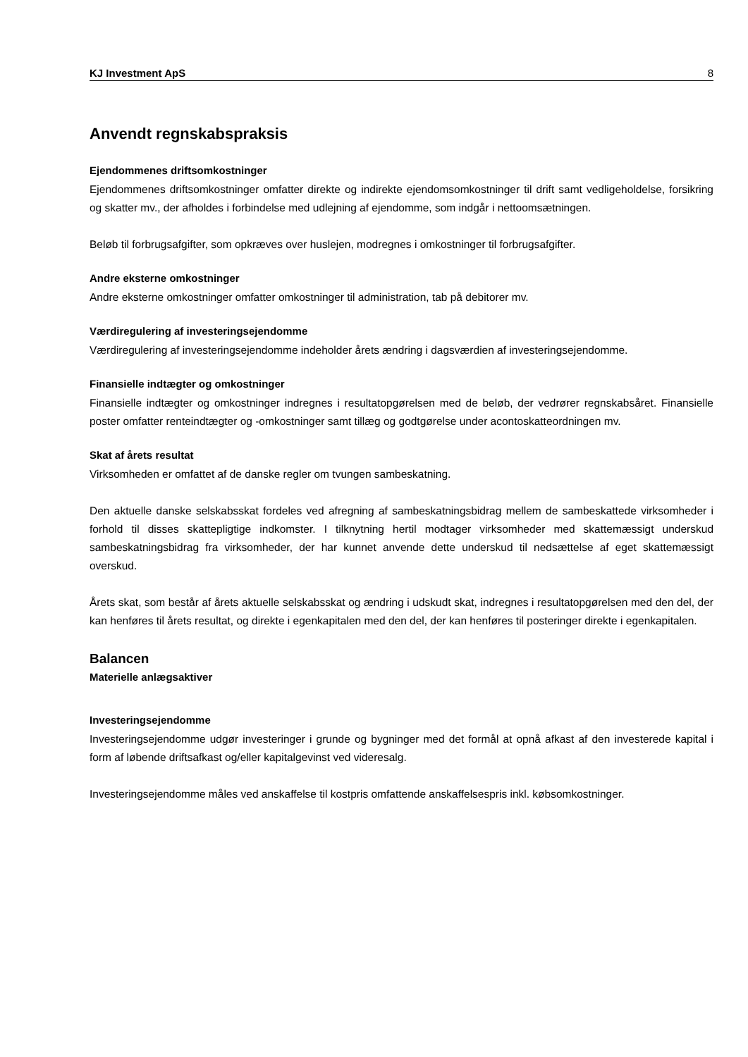KJ Investment ApS 8
Anvendt regnskabspraksis
Ejendommenes driftsomkostninger
Ejendommenes driftsomkostninger omfatter direkte og indirekte ejendomsomkostninger til drift samt vedligeholdelse, forsikring og skatter mv., der afholdes i forbindelse med udlejning af ejendomme, som indgår i nettoomsætningen.
Beløb til forbrugsafgifter, som opkræves over huslejen, modregnes i omkostninger til forbrugsafgifter.
Andre eksterne omkostninger
Andre eksterne omkostninger omfatter omkostninger til administration, tab på debitorer mv.
Værdiregulering af investeringsejendomme
Værdiregulering af investeringsejendomme indeholder årets ændring i dagsværdien af investeringsejendom­me.
Finansielle indtægter og omkostninger
Finansielle indtægter og omkostninger indregnes i resultatopgørelsen med de beløb, der vedrører regnskabs­året. Finansielle poster omfatter renteindtægter og -omkostninger samt tillæg og godtgørelse under acontoskatteordningen mv.
Skat af årets resultat
Virksomheden er omfattet af de danske regler om tvungen sambeskatning.
Den aktuelle danske selskabsskat fordeles ved afregning af sambeskatningsbidrag mellem de sambeskattede virksomheder i forhold til disses skattepligtige indkomster. I tilknytning hertil modtager virksomheder med skattemæssigt underskud sambeskatningsbidrag fra virksomheder, der har kunnet anvende dette underskud til nedsættelse af eget skattemæssigt overskud.
Årets skat, som består af årets aktuelle selskabsskat og ændring i udskudt skat, indregnes i resultatopgørel­sen med den del, der kan henføres til årets resultat, og direkte i egenkapitalen med den del, der kan hen­føres til posteringer direkte i egenkapitalen.
Balancen
Materielle anlægsaktiver
Investeringsejendomme
Investeringsejendomme udgør investeringer i grunde og bygninger med det formål at opnå afkast af den in­vesterede kapital i form af løbende driftsafkast og/eller kapitalgevinst ved videresalg.
Investeringsejendomme måles ved anskaffelse til kostpris omfattende anskaffelsespris inkl. købsomkostnin­ger.